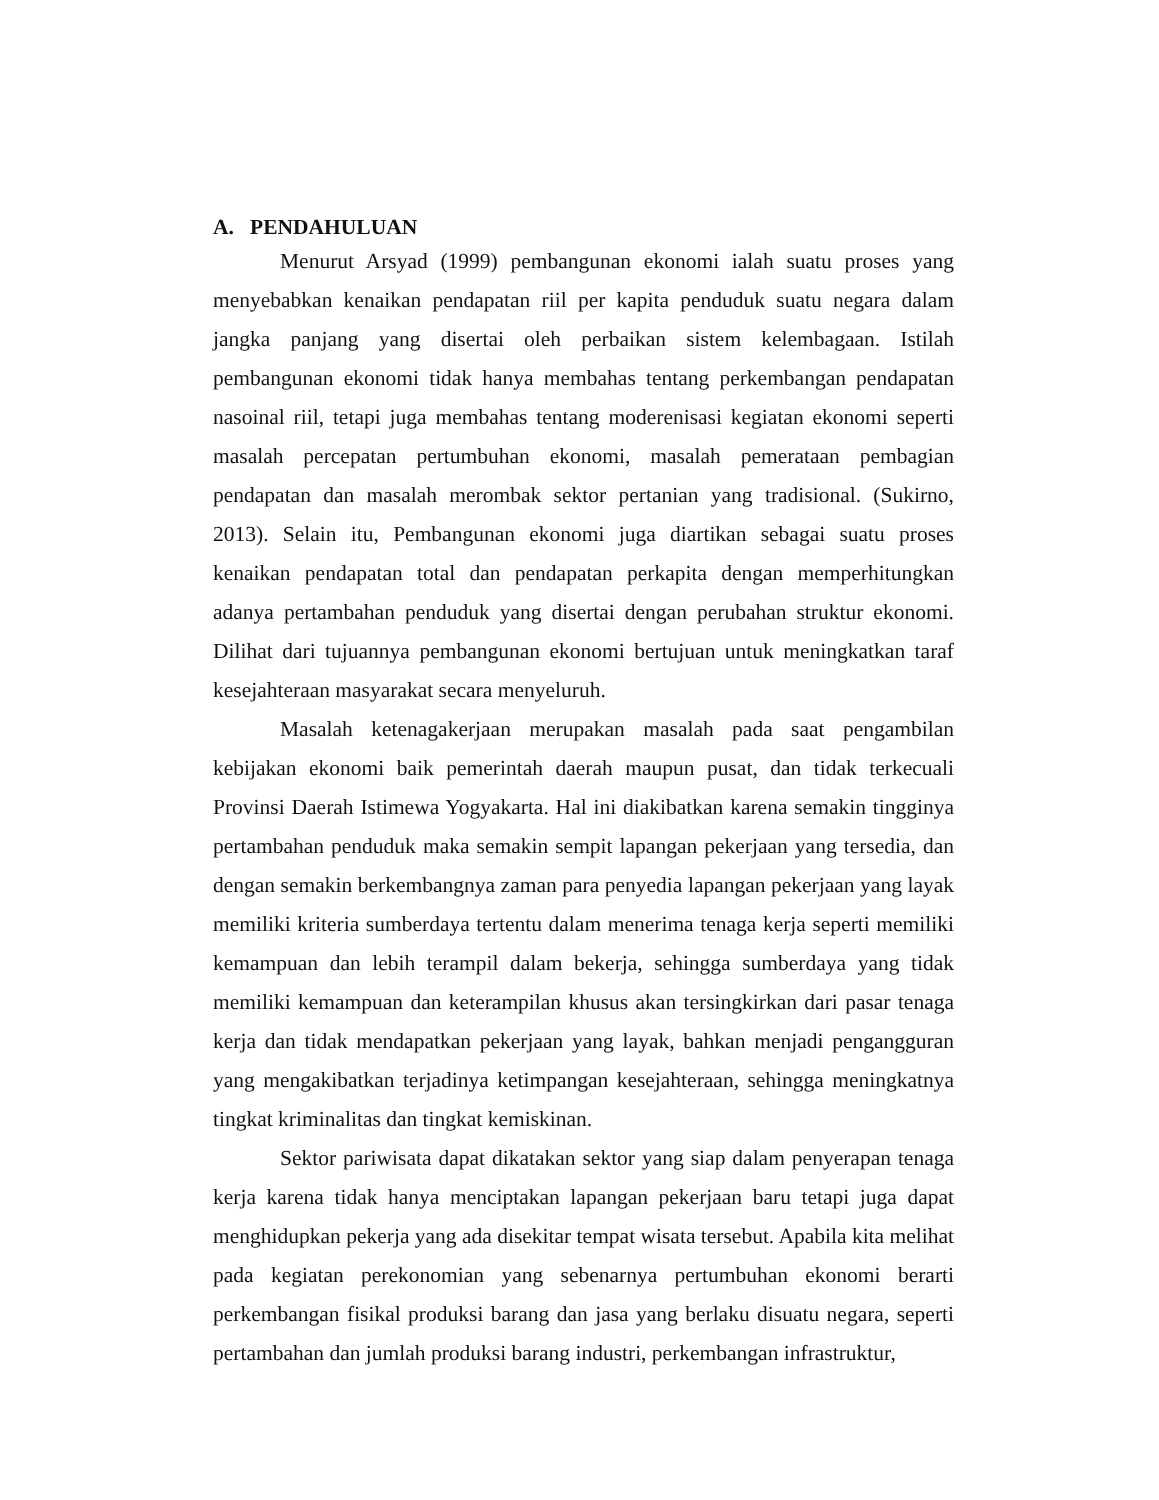A. PENDAHULUAN
Menurut Arsyad (1999) pembangunan ekonomi ialah suatu proses yang menyebabkan kenaikan pendapatan riil per kapita penduduk suatu negara dalam jangka panjang yang disertai oleh perbaikan sistem kelembagaan. Istilah pembangunan ekonomi tidak hanya membahas tentang perkembangan pendapatan nasoinal riil, tetapi juga membahas tentang moderenisasi kegiatan ekonomi seperti masalah percepatan pertumbuhan ekonomi, masalah pemerataan pembagian pendapatan dan masalah merombak sektor pertanian yang tradisional. (Sukirno, 2013). Selain itu, Pembangunan ekonomi juga diartikan sebagai suatu proses kenaikan pendapatan total dan pendapatan perkapita dengan memperhitungkan adanya pertambahan penduduk yang disertai dengan perubahan struktur ekonomi. Dilihat dari tujuannya pembangunan ekonomi bertujuan untuk meningkatkan taraf kesejahteraan masyarakat secara menyeluruh.
Masalah ketenagakerjaan merupakan masalah pada saat pengambilan kebijakan ekonomi baik pemerintah daerah maupun pusat, dan tidak terkecuali Provinsi Daerah Istimewa Yogyakarta. Hal ini diakibatkan karena semakin tingginya pertambahan penduduk maka semakin sempit lapangan pekerjaan yang tersedia, dan dengan semakin berkembangnya zaman para penyedia lapangan pekerjaan yang layak memiliki kriteria sumberdaya tertentu dalam menerima tenaga kerja seperti memiliki kemampuan dan lebih terampil dalam bekerja, sehingga sumberdaya yang tidak memiliki kemampuan dan keterampilan khusus akan tersingkirkan dari pasar tenaga kerja dan tidak mendapatkan pekerjaan yang layak, bahkan menjadi pengangguran yang mengakibatkan terjadinya ketimpangan kesejahteraan, sehingga meningkatnya tingkat kriminalitas dan tingkat kemiskinan.
Sektor pariwisata dapat dikatakan sektor yang siap dalam penyerapan tenaga kerja karena tidak hanya menciptakan lapangan pekerjaan baru tetapi juga dapat menghidupkan pekerja yang ada disekitar tempat wisata tersebut. Apabila kita melihat pada kegiatan perekonomian yang sebenarnya pertumbuhan ekonomi berarti perkembangan fisikal produksi barang dan jasa yang berlaku disuatu negara, seperti pertambahan dan jumlah produksi barang industri, perkembangan infrastruktur,